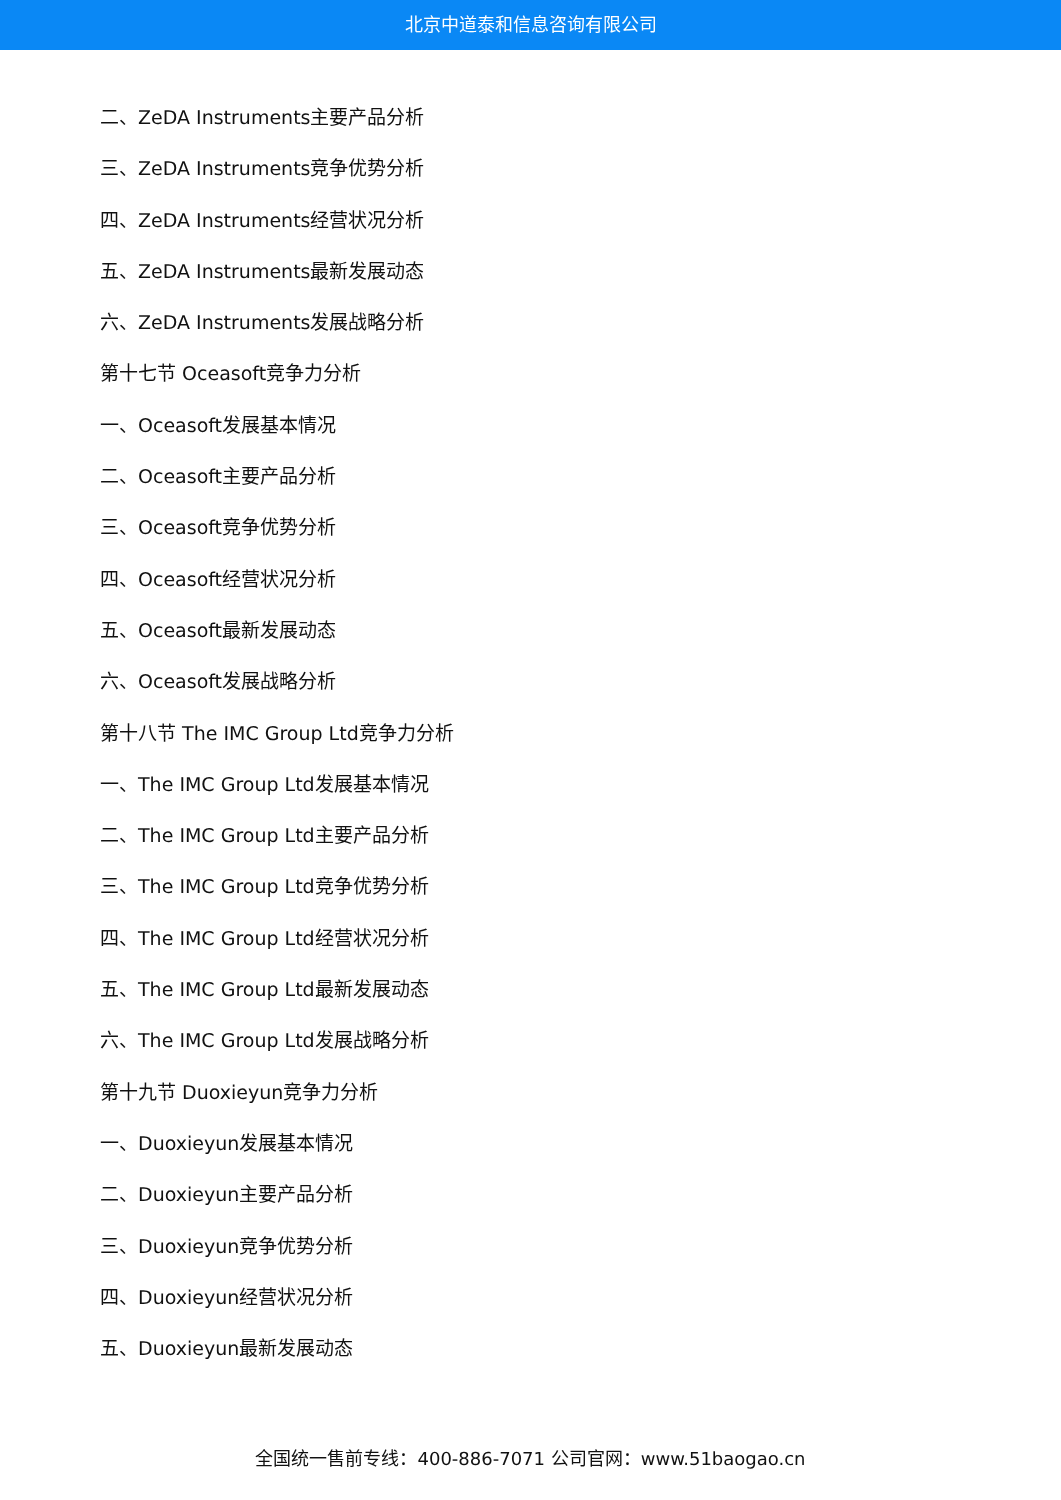北京中道泰和信息咨询有限公司
二、ZeDA Instruments主要产品分析
三、ZeDA Instruments竞争优势分析
四、ZeDA Instruments经营状况分析
五、ZeDA Instruments最新发展动态
六、ZeDA Instruments发展战略分析
第十七节 Oceasoft竞争力分析
一、Oceasoft发展基本情况
二、Oceasoft主要产品分析
三、Oceasoft竞争优势分析
四、Oceasoft经营状况分析
五、Oceasoft最新发展动态
六、Oceasoft发展战略分析
第十八节 The IMC Group Ltd竞争力分析
一、The IMC Group Ltd发展基本情况
二、The IMC Group Ltd主要产品分析
三、The IMC Group Ltd竞争优势分析
四、The IMC Group Ltd经营状况分析
五、The IMC Group Ltd最新发展动态
六、The IMC Group Ltd发展战略分析
第十九节 Duoxieyun竞争力分析
一、Duoxieyun发展基本情况
二、Duoxieyun主要产品分析
三、Duoxieyun竞争优势分析
四、Duoxieyun经营状况分析
五、Duoxieyun最新发展动态
全国统一售前专线：400-886-7071 公司官网：www.51baogao.cn